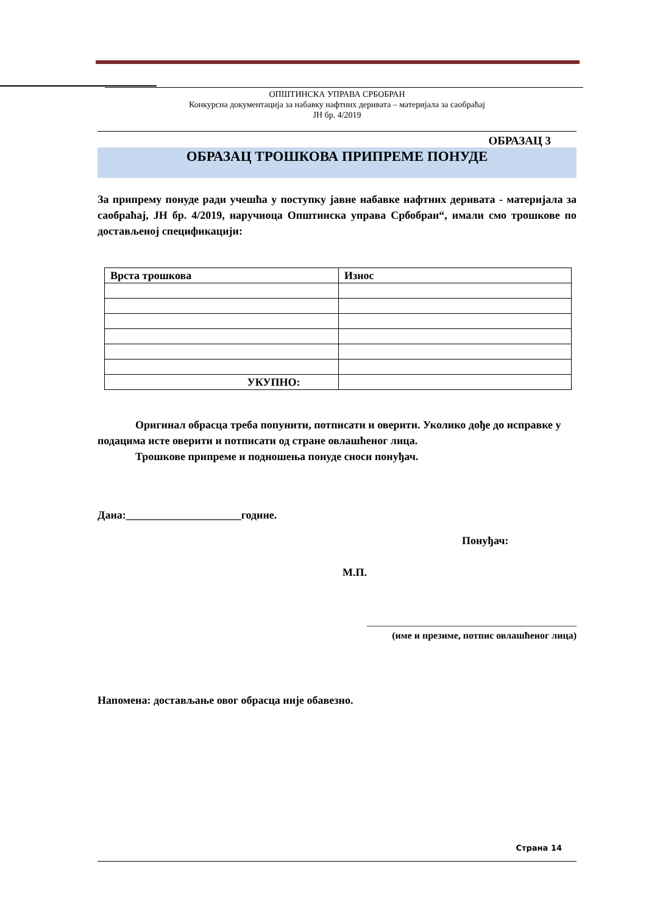ОПШТИНСКА УПРАВА СРБОБРАН
Конкурсна документација за набавку нафтних деривата – материјала за саобраћај
ЈН бр. 4/2019
ОБРАЗАЦ 3
ОБРАЗАЦ ТРОШКОВА ПРИПРЕМЕ ПОНУДЕ
За припрему понуде ради учешћа у поступку јавне набавке нафтних деривата - материјала за саобраћај, ЈН бр. 4/2019, наручиоца Општинска управа Србобран“, имали смо трошкове по достављеној спецификацији:
| Врста трошкова | Износ |
| --- | --- |
| УКУПНО: | |
Оригинал обрасца треба попунити, потписати и оверити. Уколико дође до исправке у подацима исте оверити и потписати од стране овлашћеног лица.
Трошкове припреме и подношења понуде сноси понуђач.
Дана:_____________________године.
Понуђач:
М.П.
___________________________________________
(име и презиме, потпис овлашћеног лица)
Напомена: достављање овог обрасца није обавезно.
Страна 14